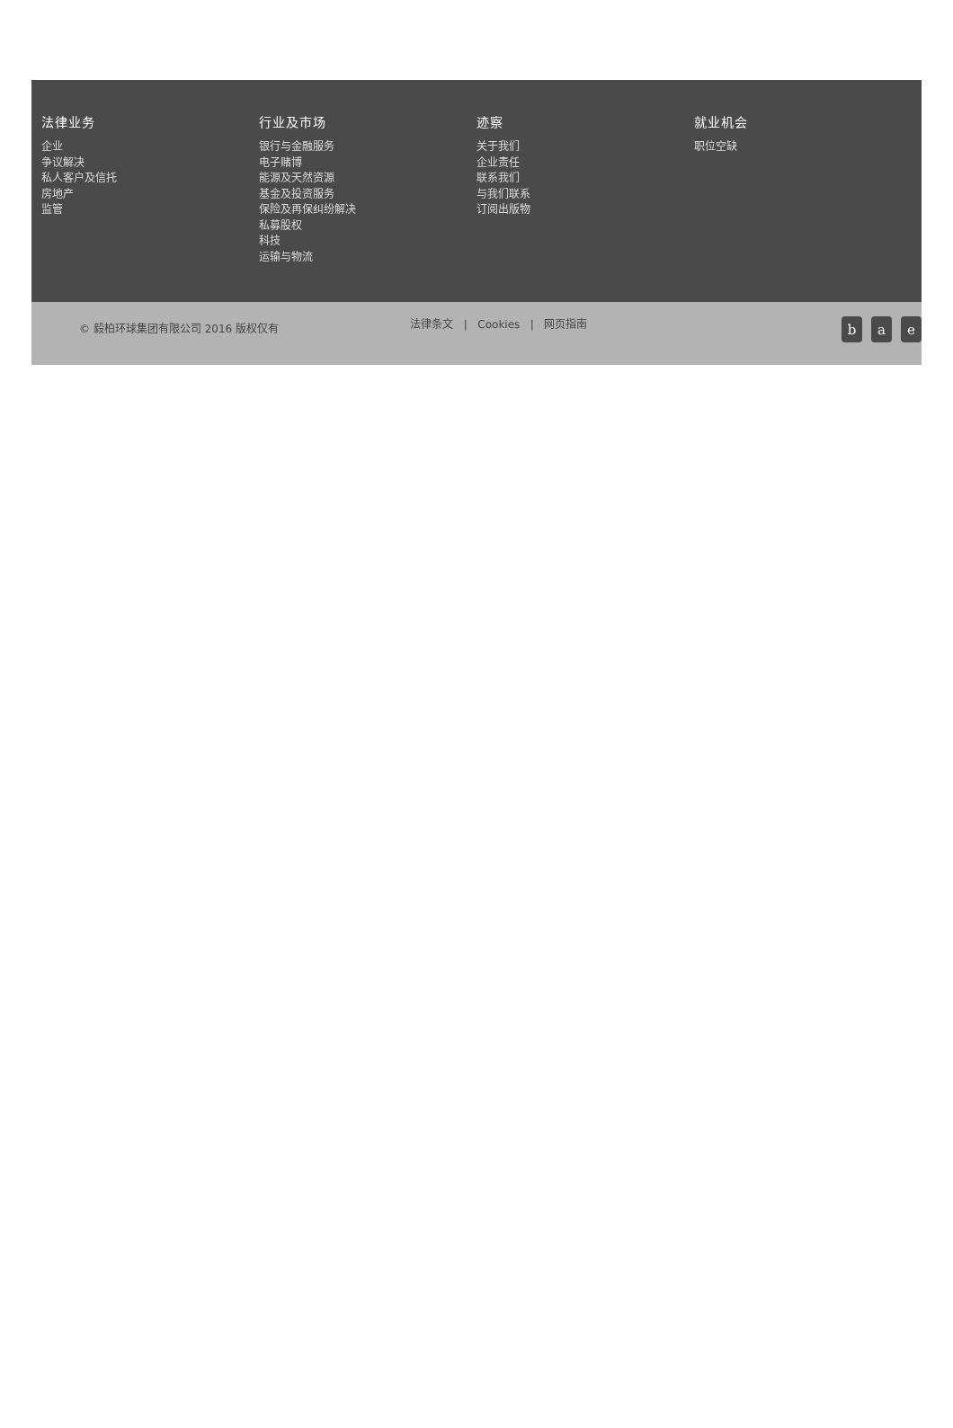法律业务
企业
争议解决
私人客户及信托
房地产
监管
行业及市场
银行与金融服务
电子赌博
能源及天然资源
基金及投资服务
保险及再保纠纷解决
私募股权
科技
运输与物流
迹察
关于我们
企业责任
联系我们
与我们联系
订阅出版物
就业机会
职位空缺
© 毅柏环球集团有限公司 2016 版权仅有
法律条文 | Cookies | 网页指南
b a e